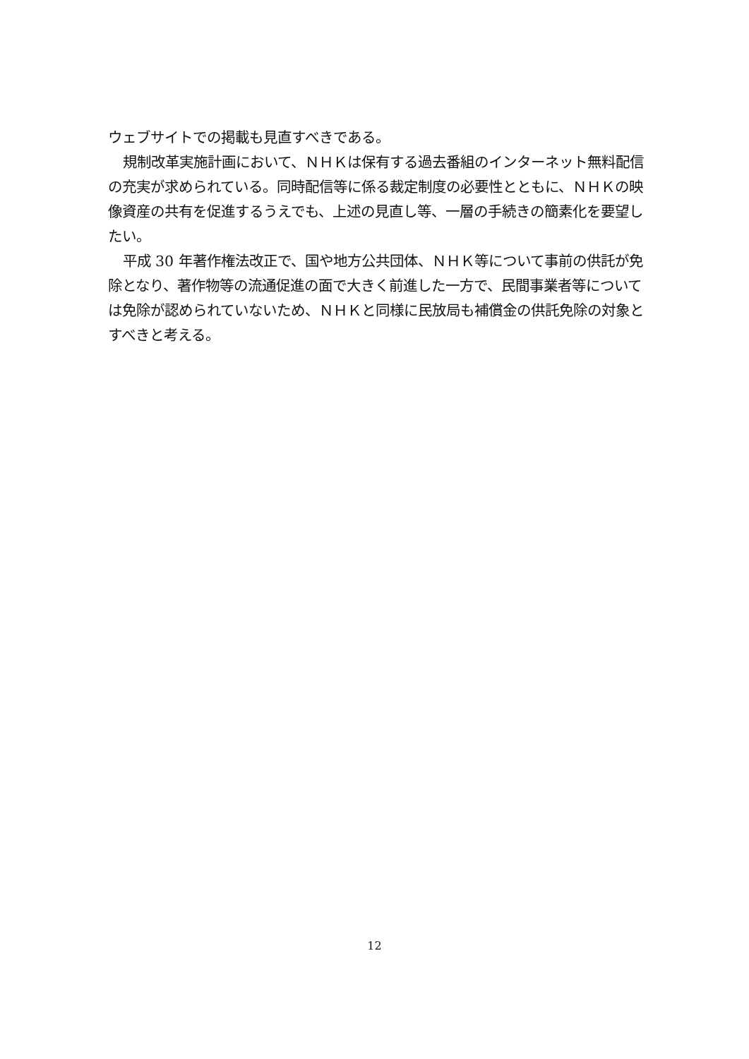ウェブサイトでの掲載も見直すべきである。
規制改革実施計画において、ＮＨＫは保有する過去番組のインターネット無料配信の充実が求められている。同時配信等に係る裁定制度の必要性とともに、ＮＨＫの映像資産の共有を促進するうえでも、上述の見直し等、一層の手続きの簡素化を要望したい。
平成 30 年著作権法改正で、国や地方公共団体、ＮＨＫ等について事前の供託が免除となり、著作物等の流通促進の面で大きく前進した一方で、民間事業者等については免除が認められていないため、ＮＨＫと同様に民放局も補償金の供託免除の対象とすべきと考える。
12